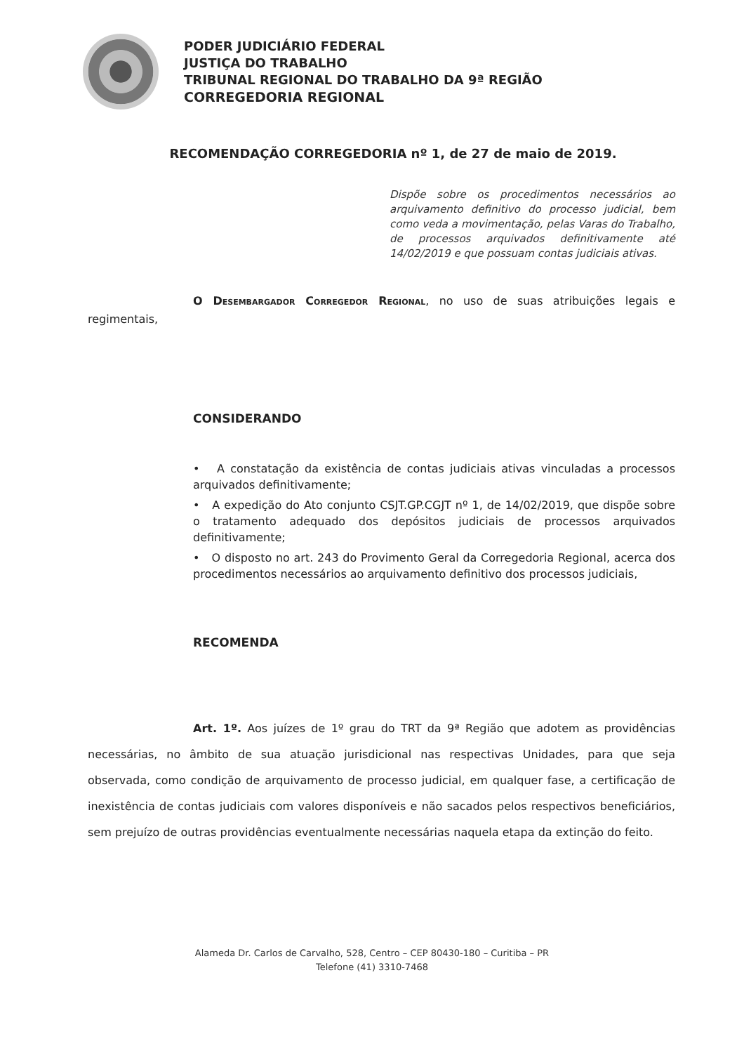PODER JUDICIÁRIO FEDERAL
JUSTIÇA DO TRABALHO
TRIBUNAL REGIONAL DO TRABALHO DA 9ª REGIÃO
CORREGEDORIA REGIONAL
RECOMENDAÇÃO CORREGEDORIA nº 1, de 27 de maio de 2019.
Dispõe sobre os procedimentos necessários ao arquivamento definitivo do processo judicial, bem como veda a movimentação, pelas Varas do Trabalho, de processos arquivados definitivamente até 14/02/2019 e que possuam contas judiciais ativas.
O Desembargador Corregedor Regional, no uso de suas atribuições legais e regimentais,
CONSIDERANDO
• A constatação da existência de contas judiciais ativas vinculadas a processos arquivados definitivamente;
• A expedição do Ato conjunto CSJT.GP.CGJT nº 1, de 14/02/2019, que dispõe sobre o tratamento adequado dos depósitos judiciais de processos arquivados definitivamente;
• O disposto no art. 243 do Provimento Geral da Corregedoria Regional, acerca dos procedimentos necessários ao arquivamento definitivo dos processos judiciais,
RECOMENDA
Art. 1º. Aos juízes de 1º grau do TRT da 9ª Região que adotem as providências necessárias, no âmbito de sua atuação jurisdicional nas respectivas Unidades, para que seja observada, como condição de arquivamento de processo judicial, em qualquer fase, a certificação de inexistência de contas judiciais com valores disponíveis e não sacados pelos respectivos beneficiários, sem prejuízo de outras providências eventualmente necessárias naquela etapa da extinção do feito.
Alameda Dr. Carlos de Carvalho, 528, Centro – CEP 80430-180 – Curitiba – PR
Telefone (41) 3310-7468